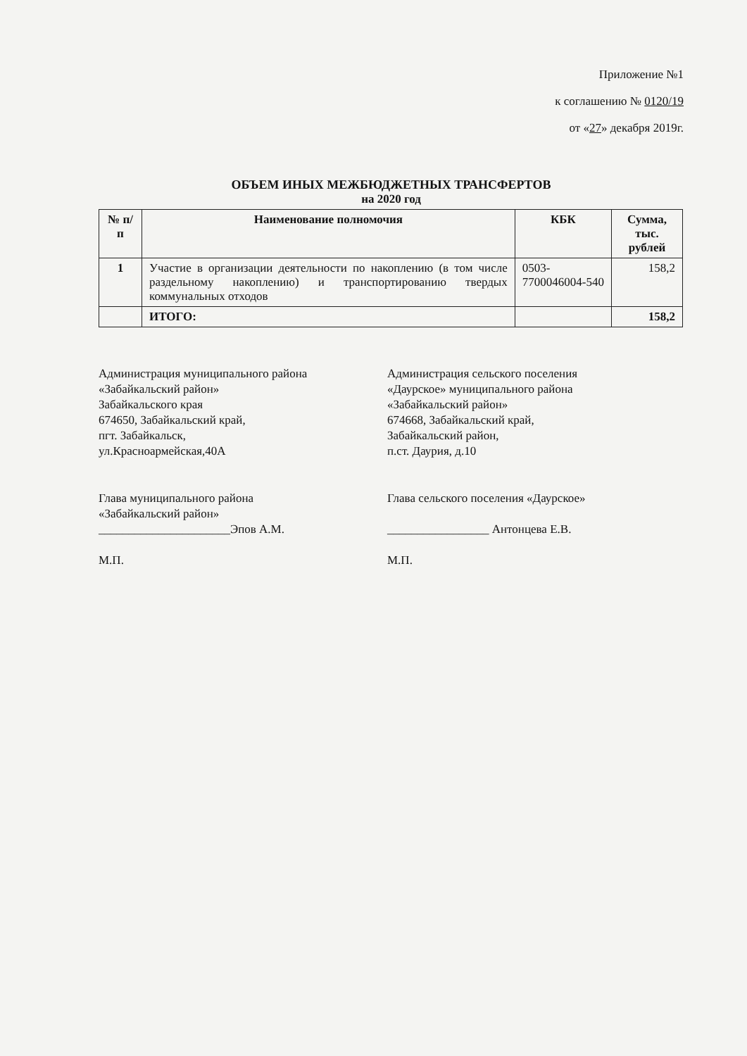Приложение №1
к соглашению № 0120/19
от «27» декабря 2019г.
ОБЪЕМ ИНЫХ МЕЖБЮДЖЕТНЫХ ТРАНСФЕРТОВ
на 2020 год
| № п/п | Наименование полномочия | КБК | Сумма, тыс. рублей |
| --- | --- | --- | --- |
| 1 | Участие в организации деятельности по накоплению (в том числе раздельному накоплению) и транспортированию твердых коммунальных отходов | 0503-7700046004-540 | 158,2 |
| | ИТОГО: | | 158,2 |
Администрация муниципального района
«Забайкальский район»
Забайкальского края
674650, Забайкальский край,
пгт. Забайкальск,
ул.Красноармейская,40А
Глава муниципального района
«Забайкальский район»
______________________Эпов А.М.
М.П.
Администрация сельского поселения
«Даурское» муниципального района
«Забайкальский район»
674668, Забайкальский край,
Забайкальский район,
п.ст. Даурия, д.10
Глава сельского поселения «Даурское»
_________________ Антонцева Е.В.
М.П.